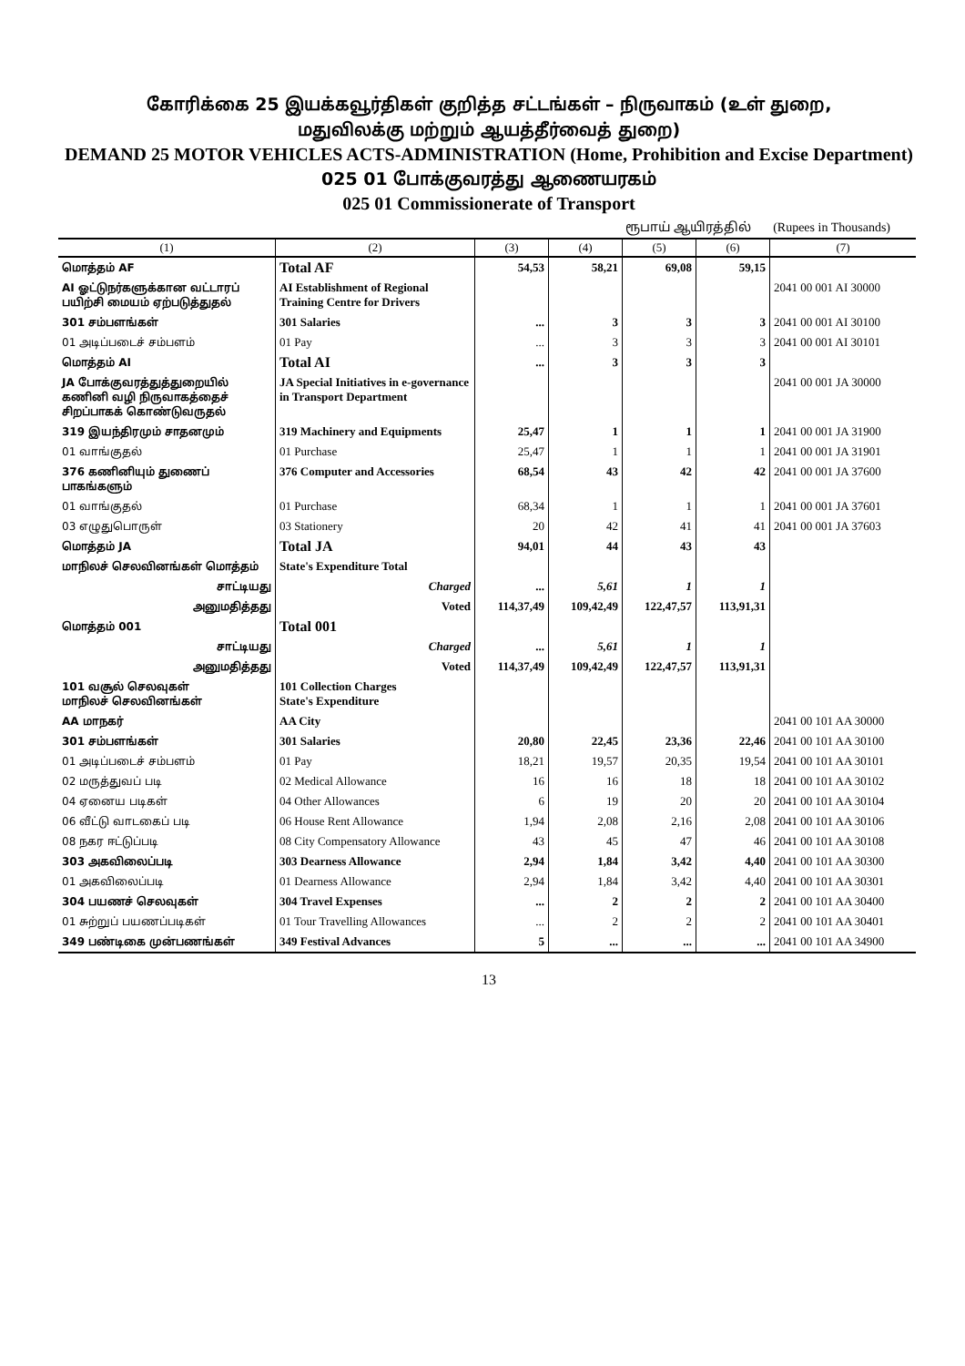கோரிக்கை 25 இயக்கவூர்திகள் குறித்த சட்டங்கள் – நிருவாகம் (உள் துறை,
மதுவிலக்கு மற்றும் ஆயத்தீர்வைத் துறை)
DEMAND 25 MOTOR VEHICLES ACTS-ADMINISTRATION (Home, Prohibition and Excise Department)
025 01 போக்குவரத்து ஆணையரகம்
025 01 Commissionerate of Transport
ரூபாய் ஆயிரத்தில் (Rupees in Thousands)
| (1) | (2) | (3) | (4) | (5) | (6) | (7) |
| --- | --- | --- | --- | --- | --- | --- |
| மொத்தம் AF | Total AF | 54,53 | 58,21 | 69,08 | 59,15 | |
| AI ஓட்டுநர்களுக்கான வட்டாரப் பயிற்சி மையம் ஏற்படுத்துதல் | AI Establishment of Regional Training Centre for Drivers | | | | | 2041 00 001 AI 30000 |
| 301 சம்பளங்கள் | 301 Salaries | ... | 3 | 3 | 3 | 2041 00 001 AI 30100 |
| 01 அடிப்படைச் சம்பளம் | 01 Pay | ... | 3 | 3 | 3 | 2041 00 001 AI 30101 |
| மொத்தம் AI | Total AI | ... | 3 | 3 | 3 | |
| JA போக்குவரத்துத்துறையில் கணினி வழி நிருவாகத்தைச் சிறப்பாகக் கொண்டுவருதல் | JA Special Initiatives in e-governance in Transport Department | | | | | 2041 00 001 JA 30000 |
| 319 இயந்திரமும் சாதனமும் | 319 Machinery and Equipments | 25,47 | 1 | 1 | 1 | 2041 00 001 JA 31900 |
| 01 வாங்குதல் | 01 Purchase | 25,47 | 1 | 1 | 1 | 2041 00 001 JA 31901 |
| 376 கணினியும் துணைப் பாகங்களும் | 376 Computer and Accessories | 68,54 | 43 | 42 | 42 | 2041 00 001 JA 37600 |
| 01 வாங்குதல் | 01 Purchase | 68,34 | 1 | 1 | 1 | 2041 00 001 JA 37601 |
| 03 எழுதுபொருள் | 03 Stationery | 20 | 42 | 41 | 41 | 2041 00 001 JA 37603 |
| மொத்தம் JA | Total JA | 94,01 | 44 | 43 | 43 | |
| மாநிலச் செலவினங்கள் மொத்தம் | State's Expenditure Total | | | | | |
| சாட்டியது | Charged | ... | 5,61 | 1 | 1 | |
| அனுமதித்தது | Voted | 114,37,49 | 109,42,49 | 122,47,57 | 113,91,31 | |
| மொத்தம் 001 | Total 001 | | | | | |
| சாட்டியது | Charged | ... | 5,61 | 1 | 1 | |
| அனுமதித்தது | Voted | 114,37,49 | 109,42,49 | 122,47,57 | 113,91,31 | |
| 101 வசூல் செலவுகள் மாநிலச் செலவினங்கள் | 101 Collection Charges State's Expenditure | | | | | |
| AA மாநகர் | AA City | | | | | 2041 00 101 AA 30000 |
| 301 சம்பளங்கள் | 301 Salaries | 20,80 | 22,45 | 23,36 | 22,46 | 2041 00 101 AA 30100 |
| 01 அடிப்படைச் சம்பளம் | 01 Pay | 18,21 | 19,57 | 20,35 | 19,54 | 2041 00 101 AA 30101 |
| 02 மருத்துவப் படி | 02 Medical Allowance | 16 | 16 | 18 | 18 | 2041 00 101 AA 30102 |
| 04 ஏனைய படிகள் | 04 Other Allowances | 6 | 19 | 20 | 20 | 2041 00 101 AA 30104 |
| 06 வீட்டு வாடகைப் படி | 06 House Rent Allowance | 1,94 | 2,08 | 2,16 | 2,08 | 2041 00 101 AA 30106 |
| 08 நகர ஈட்டுப்படி | 08 City Compensatory Allowance | 43 | 45 | 47 | 46 | 2041 00 101 AA 30108 |
| 303 அகவிலைப்படி | 303 Dearness Allowance | 2,94 | 1,84 | 3,42 | 4,40 | 2041 00 101 AA 30300 |
| 01 அகவிலைப்படி | 01 Dearness Allowance | 2,94 | 1,84 | 3,42 | 4,40 | 2041 00 101 AA 30301 |
| 304 பயணச் செலவுகள் | 304 Travel Expenses | ... | 2 | 2 | 2 | 2041 00 101 AA 30400 |
| 01 சுற்றுப் பயணப்படிகள் | 01 Tour Travelling Allowances | ... | 2 | 2 | 2 | 2041 00 101 AA 30401 |
| 349 பண்டிகை முன்பணங்கள் | 349 Festival Advances | 5 | ... | ... | ... | 2041 00 101 AA 34900 |
13